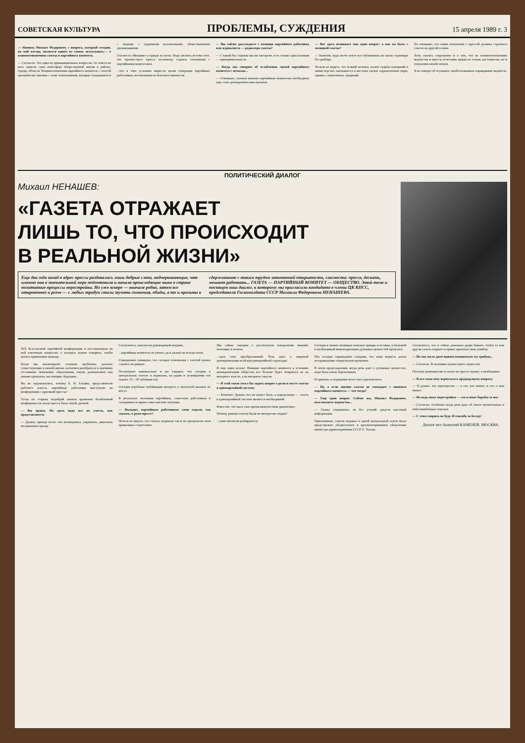СОВЕТСКАЯ КУЛЬТУРА ПРОБЛЕМЫ, СУЖДЕНИЯ 15 апреля 1989 г. 3
— Начнем, Михаил Федорович, с вопроса, который сегодня, на мой взгляд, является одним из самых актуальных,— о взаимоотношениях газеты и партийного комитета.
— Согласен. Это один из принципиальных вопросов. От ответа на него зависит сама атмосфера общественной жизни в районе, городе, области. Взаимоотношения партийного комитета с газетой органически связаны с теми отношениями, которые складываются с людьми, с трудовыми коллективами, общественными организациями.
Гласность обязывает к правде во всем. Надо уяснить истоки того, что препятствует прессе по-новому строить отношения с партийными комитетами.
...что в этих условиях выросла целая генерация партийных работников, воспитанная на безответственности.
— Вы сейчас рассуждаете с позиции партийного работника или журналиста — редактора газеты?
— С какой бы стороны мы ни смотрели, есть только одна позиция — принципиальность.
— Когда мы говорим об ослаблении связей партийного комитета с печатью...
— Очевидно, сначала многим партийным комитетам необходимо еще стать демократическим органом.
— Вот здесь возникает еще один вопрос: а как же быть с позицией газеты?
— Конечно, куда легче газете все публиковать на своих страницах без разбора.
Нельзя не видеть, что всякий человек, волею судьбы попавший в министерство, оказывается в жестких тисках определенных норм, правил, стереотипов, традиций.
Но очевидно, что наши отношения с прессой должны строиться совсем на другой основе.
Хочу сказать откровенно и о том, что во взаимоотношениях ведомства и прессы отчетливо видны не только достоинства, но и упущения нашей печати.
Я не говорю об огульных, необоснованных оправданиях ведомств.
ПОЛИТИЧЕСКИЙ ДИАЛОГ
Михаил НЕНАШЕВ:
«ГАЗЕТА ОТРАЖАЕТ
ЛИШЬ ТО, ЧТО ПРОИСХОДИТ
В РЕАЛЬНОЙ ЖИЗНИ»
Еще два года назад в адрес прессы раздавались лишь добрые слова, подчеркивающие, что именно она в значительной мере подготовила и начала происходящие ныне в стране позитивные процессы перестройки. Но уже вскоре — вначале робко, затем все откровеннее и резче — с любых трибун стали звучать сомнения, обиды, а то и призывы к сдерживанию с таким трудом завоеванной открытости, гласности: пресса, дескать, мешает работать... ГАЗЕТА — ПАРТИЙНЫЙ КОМИТЕТ — ОБЩЕСТВО. Этой теме и посвящен наш диалог, к которому мы пригласили кандидата в члены ЦК КПСС, председателя Госкомиздата СССР Михаила Федоровича НЕНАШЕВА.
XIX Всесоюзной партийной конференции и поставленным на ней ключевым вопросам, о которых нужно говорить, чтобы делать правильные выводы.
Когда мы анализируем сложные проблемы, реально существующие в нашей жизни, пытаемся разобраться в причинах отставания экономики, образования, науки, размышляем над нашим прошлым, настоящим, будущим...
Вы не задумывались, почему Б. Н. Ельцин, представители рабочего класса, партийные работники выступали на конференции с критикой прессы?
Тоска по старым, недоброй памяти временам безоблачной конформности, когда пресса была тихой, ручной.
— Вы правы. Но здесь надо все же учесть, как представляется.
— Думаю, прежде всего, что командовать, управлять, диктовать несравненно проще.
Согласитесь, опасности руководящей неудачи...
...партийные комитеты не умеют, да и далеко не всегда хотят.
Совершенно очевидно, что сегодня отношения с газетой нужно строить на равных.
Посмотрите внимательно и вы увидите, что сегодня в центральных газетах и журналах, на радио и телевидении тон задают 15—20 публицистов.
Сегодня подобные публикации интереса у читателей вызвать не могут.
В результате молчания партийных, советских работников и складывается прямо-таки опасная ситуация.
— Выходит, партийным работникам сами отдали, так сказать, в руки прессе?
Нельзя не видеть, что газеты, журналы так и не преодолели свои привычные стереотипы.
Мы сейчас говорим о достигнутом плюрализме мнений, полемике в печати.
...чала этих преобразований. Речь идет о широкой демократизации всей внутрипартийной структуры.
И еще один аспект. Влияние партийного комитета в условиях демократизации общества все больше будет опираться не на авторитет власти, а на авторитет мысли.
— В этой связи хотел бы задать вопрос о роли и месте газеты в однопартийной системе.
— Конечно! Думаю, что не может быть, а определенно — газета в однопартийной системе является необходимой.
Известно, что мы в свое время выхолостили диалектику.
Почему раньше газеты были не интересны людям?
...сами читатели разбираются.
Сегодня в наших активных поисках правды и истины, в большой и необходимой инвентаризации духовных ценностей прошлого.
Мы сегодня справедливо говорим, что надо вернуть долги несправедливо отвергнутым временем.
В моем представлении, когда речь идет о духовных ценностях, надо быть очень бережливым.
И критика, и отрицание всего того трагического.
— Ну, а если мнение газеты не совпадает с мнением партийного комитета — что тогда?
— Еще один вопрос. Сейчас вы, Михаил Федорович, возглавляете ведомство...
— Скажу откровенно, не без усилий средств массовой информации.
Припоминаю, совсем недавно в одной центральной газете было представлено убедительное и аргументированное объяснение министра здравоохранения СССР Е. Чазова.
Согласитесь, что и сейчас довольно редко бывает, чтобы та или другая газета открыто и прямо признала свою ошибку.
— Но мы часто даем нашим оппонентам эту трибуну...
— Согласен. В полемике нужно иметь мужество.
Поэтому разномыслие в газете не просто нужно, а необходимо.
— Я все-таки хочу вернуться к предыдущему вопросу.
— Я думаю, что партнерство — в тех, кто пишет, и тех, о ком пишут.
— Но ведь опыт перестройки — это и опыт борьбы за нее.
— Согласен. Особенно когда речь идет об опыте мучительных и небезошибочных поисков.
— С этим спорить не буду. И спасибо за беседу!
Диалог вел Анатолий КАМЕНЕВ. МОСКВА.